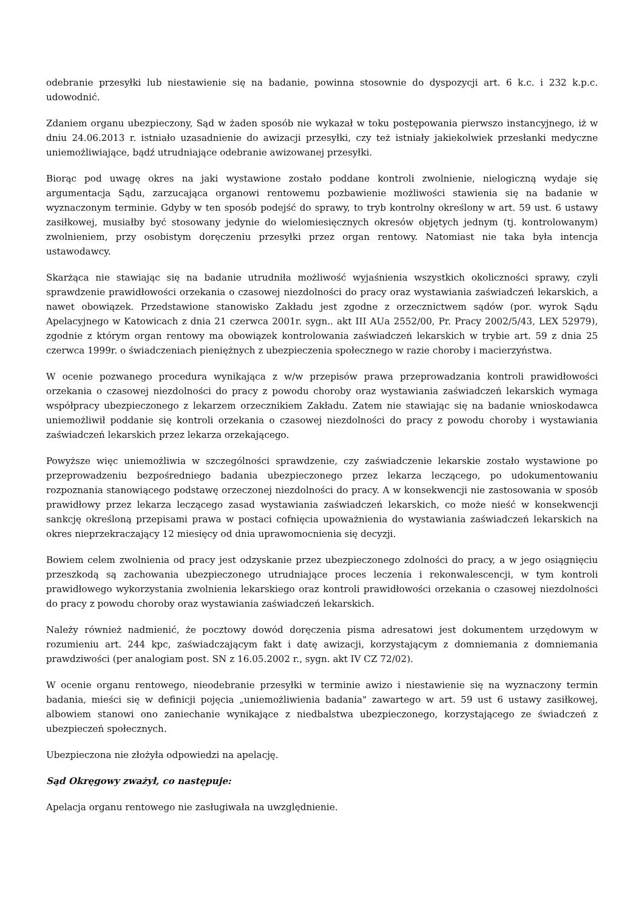odebranie przesyłki lub niestawienie się na badanie, powinna stosownie do dyspozycji art. 6 k.c. i 232 k.p.c. udowodnić.
Zdaniem organu ubezpieczony, Sąd w żaden sposób nie wykazał w toku postępowania pierwszo instancyjnego, iż w dniu 24.06.2013 r. istniało uzasadnienie do awizacji przesyłki, czy też istniały jakiekolwiek przesłanki medyczne uniemożliwiające, bądź utrudniające odebranie awizowanej przesyłki.
Biorąc pod uwagę okres na jaki wystawione zostało poddane kontroli zwolnienie, nielogiczną wydaje się argumentacja Sądu, zarzucająca organowi rentowemu pozbawienie możliwości stawienia się na badanie w wyznaczonym terminie. Gdyby w ten sposób podejść do sprawy, to tryb kontrolny określony w art. 59 ust. 6 ustawy zasiłkowej, musiałby być stosowany jedynie do wielomiesięcznych okresów objętych jednym (tj. kontrolowanym) zwolnieniem, przy osobistym doręczeniu przesyłki przez organ rentowy. Natomiast nie taka była intencja ustawodawcy.
Skarżąca nie stawiając się na badanie utrudniła możliwość wyjaśnienia wszystkich okoliczności sprawy, czyli sprawdzenie prawidłowości orzekania o czasowej niezdolności do pracy oraz wystawiania zaświadczeń lekarskich, a nawet obowiązek. Przedstawione stanowisko Zakładu jest zgodne z orzecznictwem sądów (por. wyrok Sądu Apelacyjnego w Katowicach z dnia 21 czerwca 2001r. sygn.. akt III AUa 2552/00, Pr. Pracy 2002/5/43, LEX 52979), zgodnie z którym organ rentowy ma obowiązek kontrolowania zaświadczeń lekarskich w trybie art. 59 z dnia 25 czerwca 1999r. o świadczeniach pieniężnych z ubezpieczenia społecznego w razie choroby i macierzyństwa.
W ocenie pozwanego procedura wynikająca z w/w przepisów prawa przeprowadzania kontroli prawidłowości orzekania o czasowej niezdolności do pracy z powodu choroby oraz wystawiania zaświadczeń lekarskich wymaga współpracy ubezpieczonego z lekarzem orzecznikiem Zakładu. Zatem nie stawiając się na badanie wnioskodawca uniemożliwił poddanie się kontroli orzekania o czasowej niezdolności do pracy z powodu choroby i wystawiania zaświadczeń lekarskich przez lekarza orzekającego.
Powyższe więc uniemożliwia w szczególności sprawdzenie, czy zaświadczenie lekarskie zostało wystawione po przeprowadzeniu bezpośredniego badania ubezpieczonego przez lekarza leczącego, po udokumentowaniu rozpoznania stanowiącego podstawę orzeczonej niezdolności do pracy. A w konsekwencji nie zastosowania w sposób prawidłowy przez lekarza leczącego zasad wystawiania zaświadczeń lekarskich, co może nieść w konsekwencji sankcję określoną przepisami prawa w postaci cofnięcia upoważnienia do wystawiania zaświadczeń lekarskich na okres nieprzekraczający 12 miesięcy od dnia uprawomocnienia się decyzji.
Bowiem celem zwolnienia od pracy jest odzyskanie przez ubezpieczonego zdolności do pracy, a w jego osiągnięciu przeszkodą są zachowania ubezpieczonego utrudniające proces leczenia i rekonwalescencji, w tym kontroli prawidłowego wykorzystania zwolnienia lekarskiego oraz kontroli prawidłowości orzekania o czasowej niezdolności do pracy z powodu choroby oraz wystawiania zaświadczeń lekarskich.
Należy również nadmienić, że pocztowy dowód doręczenia pisma adresatowi jest dokumentem urzędowym w rozumieniu art. 244 kpc, zaświadczającym fakt i datę awizacji, korzystającym z domniemania z domniemania prawdziwości (per analogiam post. SN z 16.05.2002 r., sygn. akt IV CZ 72/02).
W ocenie organu rentowego, nieodebranie przesyłki w terminie awizo i niestawienie się na wyznaczony termin badania, mieści się w definicji pojęcia „uniemożliwienia badania" zawartego w art. 59 ust 6 ustawy zasiłkowej, albowiem stanowi ono zaniechanie wynikające z niedbalstwa ubezpieczonego, korzystającego ze świadczeń z ubezpieczeń społecznych.
Ubezpieczona nie złożyła odpowiedzi na apelację.
Sąd Okręgowy zważył, co następuje:
Apelacja organu rentowego nie zasługiwała na uwzględnienie.